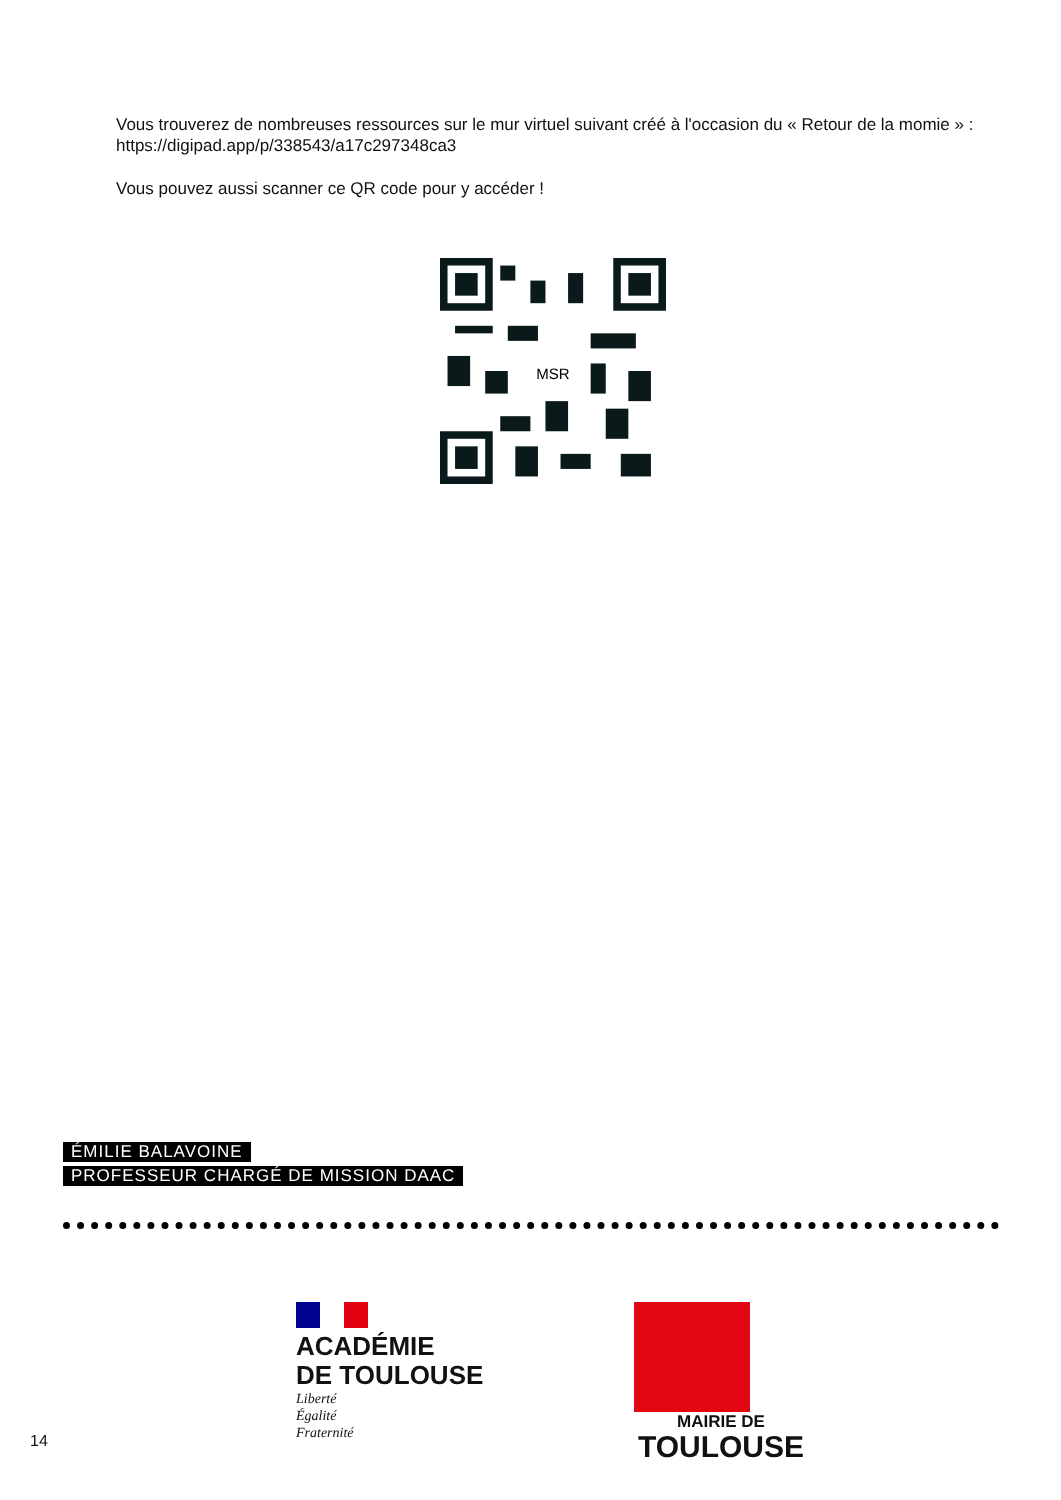Vous trouverez de nombreuses ressources sur le mur virtuel suivant créé à l'occasion du « Retour de la momie » : https://digipad.app/p/338543/a17c297348ca3
Vous pouvez aussi scanner ce QR code pour y accéder !
MSR
ÉMILIE BALAVOINE
PROFESSEUR CHARGÉ DE MISSION DAAC
ACADÉMIE
DE TOULOUSE
Liberté
Égalité
Fraternité
MAIRIE DE
TOULOUSE
14